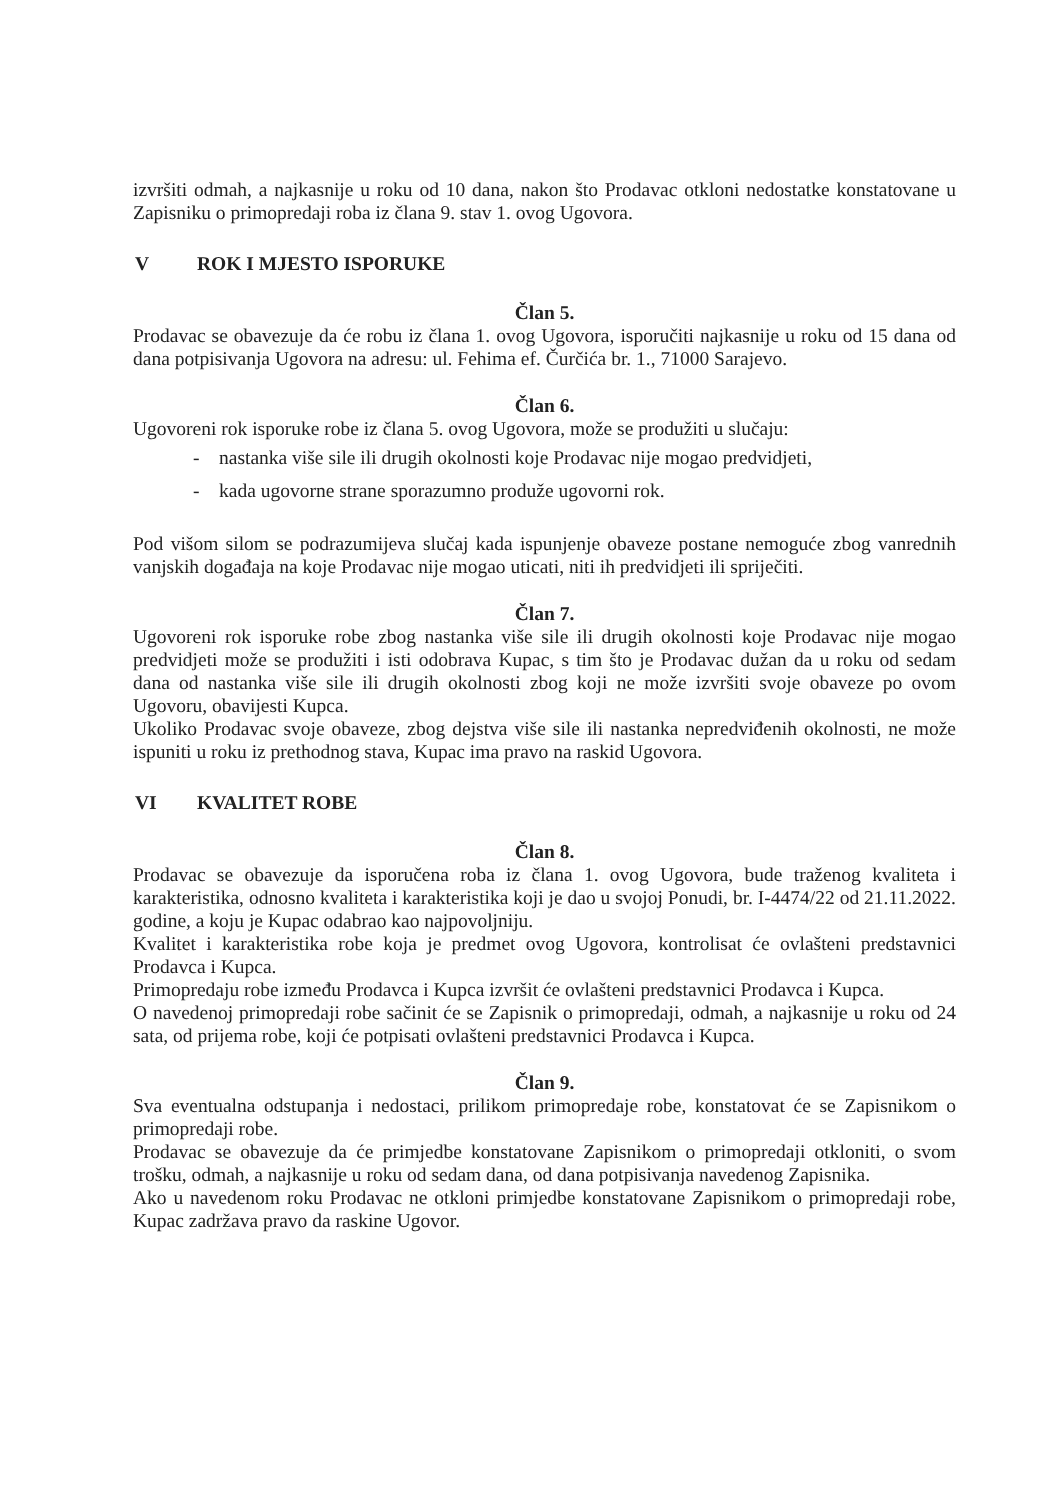izvršiti odmah, a najkasnije u roku od 10 dana, nakon što Prodavac otkloni nedostatke konstatovane u Zapisniku o primopredaji roba iz člana 9. stav 1. ovog Ugovora.
V ROK I MJESTO ISPORUKE
Član 5.
Prodavac se obavezuje da će robu iz člana 1. ovog Ugovora, isporučiti najkasnije u roku od 15 dana od dana potpisivanja Ugovora na adresu: ul. Fehima ef. Čurčića br. 1., 71000 Sarajevo.
Član 6.
Ugovoreni rok isporuke robe iz člana 5. ovog Ugovora, može se produžiti u slučaju:
- nastanka više sile ili drugih okolnosti koje Prodavac nije mogao predvidjeti,
- kada ugovorne strane sporazumno produže ugovorni rok.
Pod višom silom se podrazumijeva slučaj kada ispunjenje obaveze postane nemoguće zbog vanrednih vanjskih događaja na koje Prodavac nije mogao uticati, niti ih predvidjeti ili spriječiti.
Član 7.
Ugovoreni rok isporuke robe zbog nastanka više sile ili drugih okolnosti koje Prodavac nije mogao predvidjeti može se produžiti i isti odobrava Kupac, s tim što je Prodavac dužan da u roku od sedam dana od nastanka više sile ili drugih okolnosti zbog koji ne može izvršiti svoje obaveze po ovom Ugovoru, obavijesti Kupca.
Ukoliko Prodavac svoje obaveze, zbog dejstva više sile ili nastanka nepredviđenih okolnosti, ne može ispuniti u roku iz prethodnog stava, Kupac ima pravo na raskid Ugovora.
VI KVALITET ROBE
Član 8.
Prodavac se obavezuje da isporučena roba iz člana 1. ovog Ugovora, bude traženog kvaliteta i karakteristika, odnosno kvaliteta i karakteristika koji je dao u svojoj Ponudi, br. I-4474/22 od 21.11.2022. godine, a koju je Kupac odabrao kao najpovoljniju.
Kvalitet i karakteristika robe koja je predmet ovog Ugovora, kontrolisat će ovlašteni predstavnici Prodavca i Kupca.
Primopredaju robe između Prodavca i Kupca izvršit će ovlašteni predstavnici Prodavca i Kupca.
O navedenoj primopredaji robe sačinit će se Zapisnik o primopredaji, odmah, a najkasnije u roku od 24 sata, od prijema robe, koji će potpisati ovlašteni predstavnici Prodavca i Kupca.
Član 9.
Sva eventualna odstupanja i nedostaci, prilikom primopredaje robe, konstatovat će se Zapisnikom o primopredaji robe.
Prodavac se obavezuje da će primjedbe konstatovane Zapisnikom o primopredaji otkloniti, o svom trošku, odmah, a najkasnije u roku od sedam dana, od dana potpisivanja navedenog Zapisnika.
Ako u navedenom roku Prodavac ne otkloni primjedbe konstatovane Zapisnikom o primopredaji robe, Kupac zadržava pravo da raskine Ugovor.